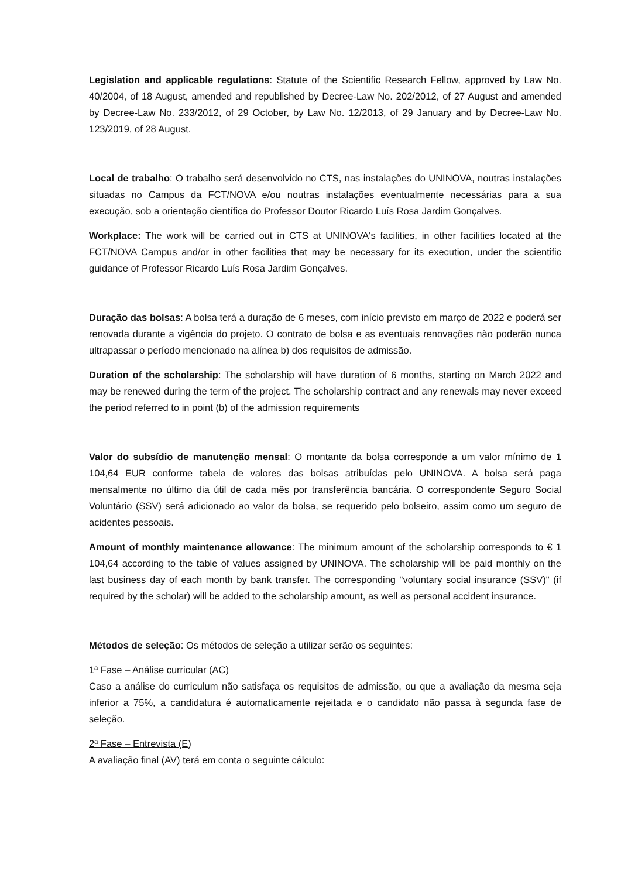Legislation and applicable regulations: Statute of the Scientific Research Fellow, approved by Law No. 40/2004, of 18 August, amended and republished by Decree-Law No. 202/2012, of 27 August and amended by Decree-Law No. 233/2012, of 29 October, by Law No. 12/2013, of 29 January and by Decree-Law No. 123/2019, of 28 August.
Local de trabalho: O trabalho será desenvolvido no CTS, nas instalações do UNINOVA, noutras instalações situadas no Campus da FCT/NOVA e/ou noutras instalações eventualmente necessárias para a sua execução, sob a orientação científica do Professor Doutor Ricardo Luís Rosa Jardim Gonçalves.
Workplace: The work will be carried out in CTS at UNINOVA's facilities, in other facilities located at the FCT/NOVA Campus and/or in other facilities that may be necessary for its execution, under the scientific guidance of Professor Ricardo Luís Rosa Jardim Gonçalves.
Duração das bolsas: A bolsa terá a duração de 6 meses, com início previsto em março de 2022 e poderá ser renovada durante a vigência do projeto. O contrato de bolsa e as eventuais renovações não poderão nunca ultrapassar o período mencionado na alínea b) dos requisitos de admissão.
Duration of the scholarship: The scholarship will have duration of 6 months, starting on March 2022 and may be renewed during the term of the project. The scholarship contract and any renewals may never exceed the period referred to in point (b) of the admission requirements
Valor do subsídio de manutenção mensal: O montante da bolsa corresponde a um valor mínimo de 1 104,64 EUR conforme tabela de valores das bolsas atribuídas pelo UNINOVA. A bolsa será paga mensalmente no último dia útil de cada mês por transferência bancária. O correspondente Seguro Social Voluntário (SSV) será adicionado ao valor da bolsa, se requerido pelo bolseiro, assim como um seguro de acidentes pessoais.
Amount of monthly maintenance allowance: The minimum amount of the scholarship corresponds to € 1 104,64 according to the table of values assigned by UNINOVA. The scholarship will be paid monthly on the last business day of each month by bank transfer. The corresponding "voluntary social insurance (SSV)" (if required by the scholar) will be added to the scholarship amount, as well as personal accident insurance.
Métodos de seleção: Os métodos de seleção a utilizar serão os seguintes:
1ª Fase – Análise curricular (AC)
Caso a análise do curriculum não satisfaça os requisitos de admissão, ou que a avaliação da mesma seja inferior a 75%, a candidatura é automaticamente rejeitada e o candidato não passa à segunda fase de seleção.
2ª Fase – Entrevista (E)
A avaliação final (AV) terá em conta o seguinte cálculo: